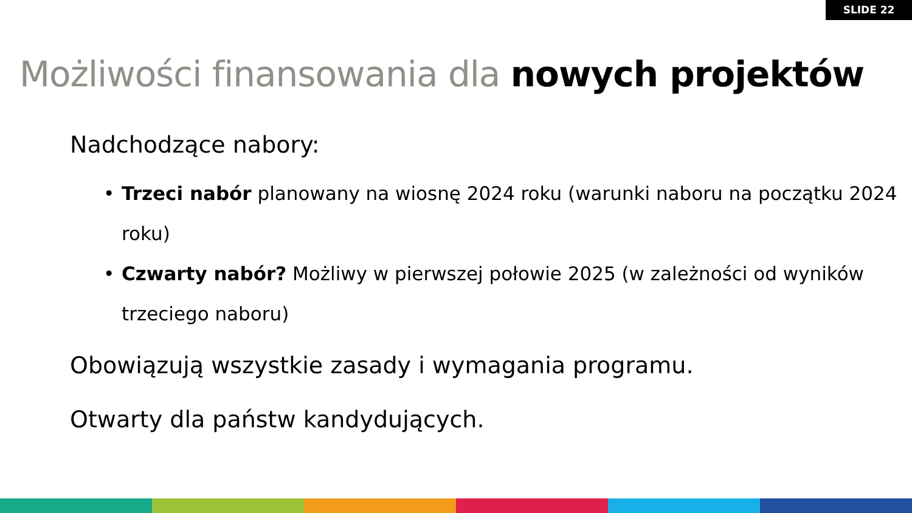SLIDE 22
Możliwości finansowania dla nowych projektów
Nadchodzące nabory:
• Trzeci nabór planowany na wiosnę 2024 roku (warunki naboru na początku 2024 roku)
• Czwarty nabór? Możliwy w pierwszej połowie 2025 (w zależności od wyników trzeciego naboru)
Obowiązują wszystkie zasady i wymagania programu.
Otwarty dla państw kandydujących.